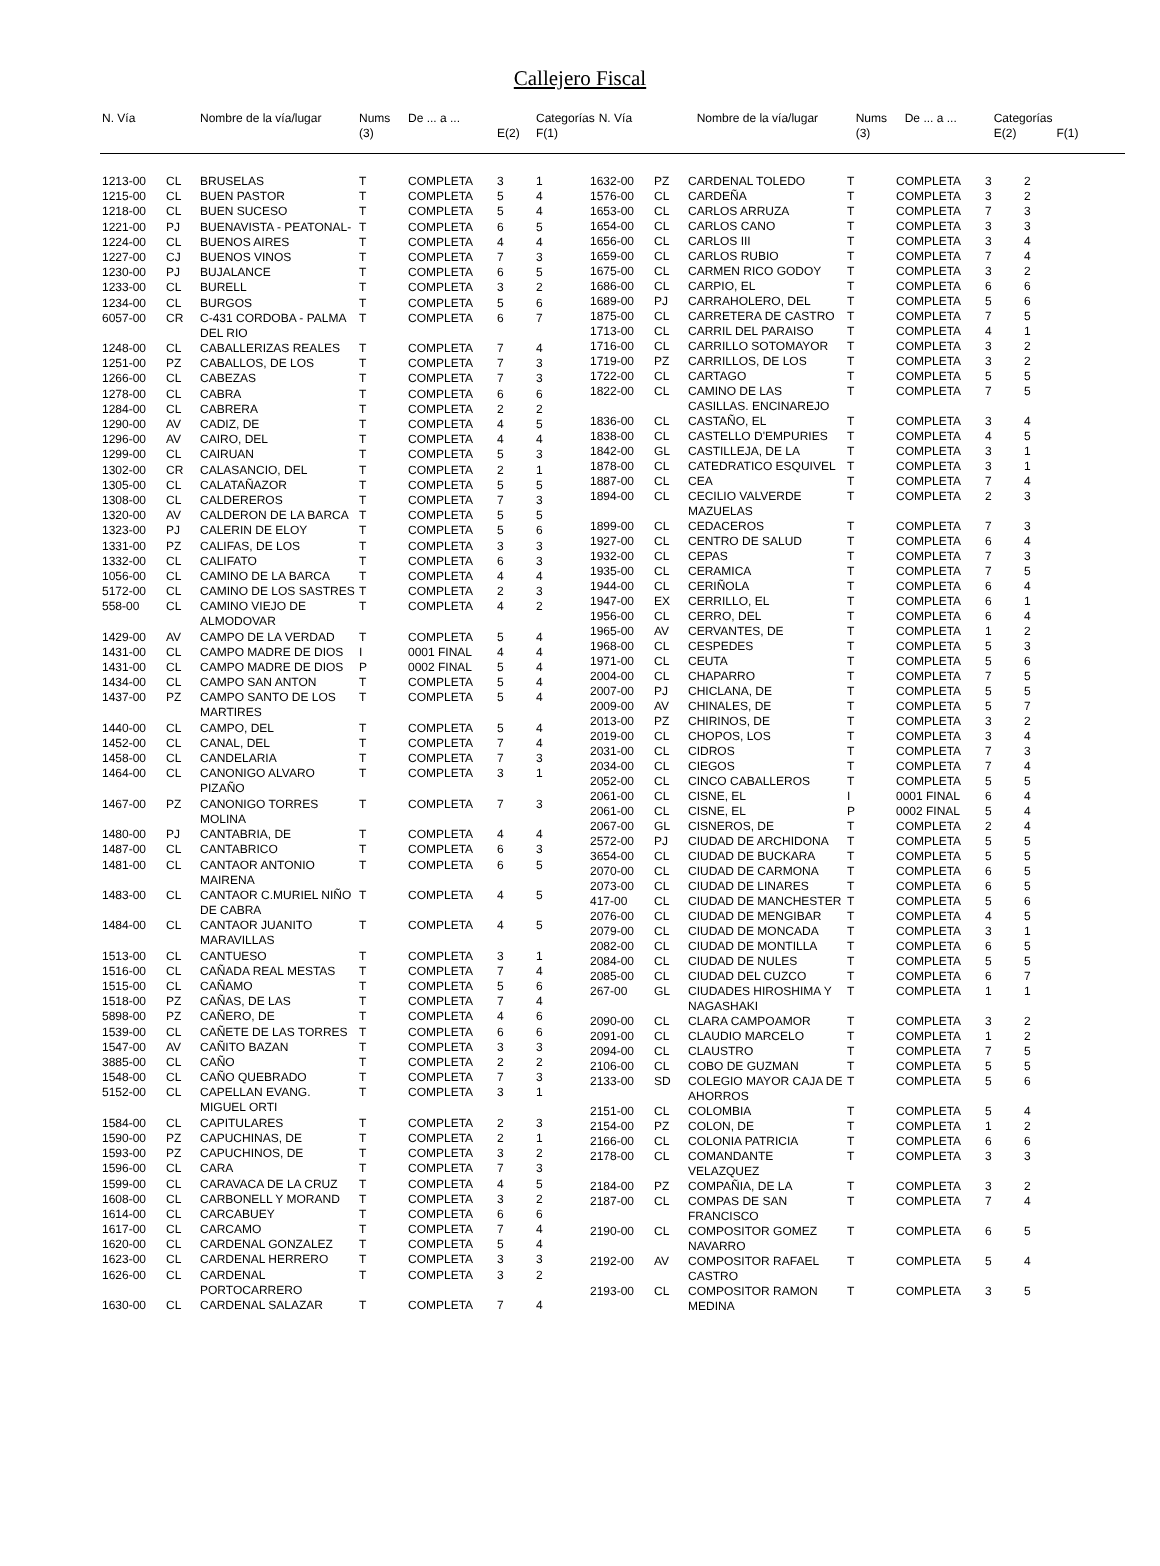Callejero Fiscal
| N. Vía | | Nombre de la vía/lugar | Nums (3) | De ... a ... | E(2) | Categorías F(1) |
| --- | --- | --- | --- | --- | --- | --- |
| N. Vía | | Nombre de la vía/lugar | Nums (3) | De ... a ... | Categorías E(2) | F(1) |
| --- | --- | --- | --- | --- | --- | --- |
| 1213-00 | CL | BRUSELAS | T | COMPLETA | 3 | 1 |
| 1215-00 | CL | BUEN PASTOR | T | COMPLETA | 5 | 4 |
| 1218-00 | CL | BUEN SUCESO | T | COMPLETA | 5 | 4 |
| 1221-00 | PJ | BUENAVISTA - PEATONAL- | T | COMPLETA | 6 | 5 |
| 1224-00 | CL | BUENOS AIRES | T | COMPLETA | 4 | 4 |
| 1227-00 | CJ | BUENOS VINOS | T | COMPLETA | 7 | 3 |
| 1230-00 | PJ | BUJALANCE | T | COMPLETA | 6 | 5 |
| 1233-00 | CL | BURELL | T | COMPLETA | 3 | 2 |
| 1234-00 | CL | BURGOS | T | COMPLETA | 5 | 6 |
| 6057-00 | CR | C-431 CORDOBA - PALMA DEL RIO | T | COMPLETA | 6 | 7 |
| 1248-00 | CL | CABALLERIZAS REALES | T | COMPLETA | 7 | 4 |
| 1251-00 | PZ | CABALLOS, DE LOS | T | COMPLETA | 7 | 3 |
| 1266-00 | CL | CABEZAS | T | COMPLETA | 7 | 3 |
| 1278-00 | CL | CABRA | T | COMPLETA | 6 | 6 |
| 1284-00 | CL | CABRERA | T | COMPLETA | 2 | 2 |
| 1290-00 | AV | CADIZ, DE | T | COMPLETA | 4 | 5 |
| 1296-00 | AV | CAIRO, DEL | T | COMPLETA | 4 | 4 |
| 1299-00 | CL | CAIRUAN | T | COMPLETA | 5 | 3 |
| 1302-00 | CR | CALASANCIO, DEL | T | COMPLETA | 2 | 1 |
| 1305-00 | CL | CALATAÑAZOR | T | COMPLETA | 5 | 5 |
| 1308-00 | CL | CALDEREROS | T | COMPLETA | 7 | 3 |
| 1320-00 | AV | CALDERON DE LA BARCA | T | COMPLETA | 5 | 5 |
| 1323-00 | PJ | CALERIN DE ELOY | T | COMPLETA | 5 | 6 |
| 1331-00 | PZ | CALIFAS, DE LOS | T | COMPLETA | 3 | 3 |
| 1332-00 | CL | CALIFATO | T | COMPLETA | 6 | 3 |
| 1056-00 | CL | CAMINO DE LA BARCA | T | COMPLETA | 4 | 4 |
| 5172-00 | CL | CAMINO DE LOS SASTRES | T | COMPLETA | 2 | 3 |
| 558-00 | CL | CAMINO VIEJO DE ALMODOVAR | T | COMPLETA | 4 | 2 |
| 1429-00 | AV | CAMPO DE LA VERDAD | T | COMPLETA | 5 | 4 |
| 1431-00 | CL | CAMPO MADRE DE DIOS | I | 0001 FINAL | 4 | 4 |
| 1431-00 | CL | CAMPO MADRE DE DIOS | P | 0002 FINAL | 5 | 4 |
| 1434-00 | CL | CAMPO SAN ANTON | T | COMPLETA | 5 | 4 |
| 1437-00 | PZ | CAMPO SANTO DE LOS MARTIRES | T | COMPLETA | 5 | 4 |
| 1440-00 | CL | CAMPO, DEL | T | COMPLETA | 5 | 4 |
| 1452-00 | CL | CANAL, DEL | T | COMPLETA | 7 | 4 |
| 1458-00 | CL | CANDELARIA | T | COMPLETA | 7 | 3 |
| 1464-00 | CL | CANONIGO ALVARO PIZAÑO | T | COMPLETA | 3 | 1 |
| 1467-00 | PZ | CANONIGO TORRES MOLINA | T | COMPLETA | 7 | 3 |
| 1480-00 | PJ | CANTABRIA, DE | T | COMPLETA | 4 | 4 |
| 1487-00 | CL | CANTABRICO | T | COMPLETA | 6 | 3 |
| 1481-00 | CL | CANTAOR ANTONIO MAIRENA | T | COMPLETA | 6 | 5 |
| 1483-00 | CL | CANTAOR C.MURIEL NIÑO DE CABRA | T | COMPLETA | 4 | 5 |
| 1484-00 | CL | CANTAOR JUANITO MARAVILLAS | T | COMPLETA | 4 | 5 |
| 1513-00 | CL | CANTUESO | T | COMPLETA | 3 | 1 |
| 1516-00 | CL | CAÑADA REAL MESTAS | T | COMPLETA | 7 | 4 |
| 1515-00 | CL | CAÑAMO | T | COMPLETA | 5 | 6 |
| 1518-00 | PZ | CAÑAS, DE LAS | T | COMPLETA | 7 | 4 |
| 5898-00 | PZ | CAÑERO, DE | T | COMPLETA | 4 | 6 |
| 1539-00 | CL | CAÑETE DE LAS TORRES | T | COMPLETA | 6 | 6 |
| 1547-00 | AV | CAÑITO BAZAN | T | COMPLETA | 3 | 3 |
| 3885-00 | CL | CAÑO | T | COMPLETA | 2 | 2 |
| 1548-00 | CL | CAÑO QUEBRADO | T | COMPLETA | 7 | 3 |
| 5152-00 | CL | CAPELLAN EVANG. MIGUEL ORTI | T | COMPLETA | 3 | 1 |
| 1584-00 | CL | CAPITULARES | T | COMPLETA | 2 | 3 |
| 1590-00 | PZ | CAPUCHINAS, DE | T | COMPLETA | 2 | 1 |
| 1593-00 | PZ | CAPUCHINOS, DE | T | COMPLETA | 3 | 2 |
| 1596-00 | CL | CARA | T | COMPLETA | 7 | 3 |
| 1599-00 | CL | CARAVACA DE LA CRUZ | T | COMPLETA | 4 | 5 |
| 1608-00 | CL | CARBONELL Y MORAND | T | COMPLETA | 3 | 2 |
| 1614-00 | CL | CARCABUEY | T | COMPLETA | 6 | 6 |
| 1617-00 | CL | CARCAMO | T | COMPLETA | 7 | 4 |
| 1620-00 | CL | CARDENAL GONZALEZ | T | COMPLETA | 5 | 4 |
| 1623-00 | CL | CARDENAL HERRERO | T | COMPLETA | 3 | 3 |
| 1626-00 | CL | CARDENAL PORTOCARRERO | T | COMPLETA | 3 | 2 |
| 1630-00 | CL | CARDENAL SALAZAR | T | COMPLETA | 7 | 4 |
| 1632-00 | PZ | CARDENAL TOLEDO | T | COMPLETA | 3 | 2 |
| 1576-00 | CL | CARDEÑA | T | COMPLETA | 3 | 2 |
| 1653-00 | CL | CARLOS ARRUZA | T | COMPLETA | 7 | 3 |
| 1654-00 | CL | CARLOS CANO | T | COMPLETA | 3 | 3 |
| 1656-00 | CL | CARLOS III | T | COMPLETA | 3 | 4 |
| 1659-00 | CL | CARLOS RUBIO | T | COMPLETA | 7 | 4 |
| 1675-00 | CL | CARMEN RICO GODOY | T | COMPLETA | 3 | 2 |
| 1686-00 | CL | CARPIO, EL | T | COMPLETA | 6 | 6 |
| 1689-00 | PJ | CARRAHOLERO, DEL | T | COMPLETA | 5 | 6 |
| 1875-00 | CL | CARRETERA DE CASTRO | T | COMPLETA | 7 | 5 |
| 1713-00 | CL | CARRIL DEL PARAISO | T | COMPLETA | 4 | 1 |
| 1716-00 | CL | CARRILLO SOTOMAYOR | T | COMPLETA | 3 | 2 |
| 1719-00 | PZ | CARRILLOS, DE LOS | T | COMPLETA | 3 | 2 |
| 1722-00 | CL | CARTAGO | T | COMPLETA | 5 | 5 |
| 1822-00 | CL | CAMINO DE LAS CASILLAS. ENCINAREJO | T | COMPLETA | 7 | 5 |
| 1836-00 | CL | CASTAÑO, EL | T | COMPLETA | 3 | 4 |
| 1838-00 | CL | CASTELLO D'EMPURIES | T | COMPLETA | 4 | 5 |
| 1842-00 | GL | CASTILLEJA, DE LA | T | COMPLETA | 3 | 1 |
| 1878-00 | CL | CATEDRATICO ESQUIVEL | T | COMPLETA | 3 | 1 |
| 1887-00 | CL | CEA | T | COMPLETA | 7 | 4 |
| 1894-00 | CL | CECILIO VALVERDE MAZUELAS | T | COMPLETA | 2 | 3 |
| 1899-00 | CL | CEDACEROS | T | COMPLETA | 7 | 3 |
| 1927-00 | CL | CENTRO DE SALUD | T | COMPLETA | 6 | 4 |
| 1932-00 | CL | CEPAS | T | COMPLETA | 7 | 3 |
| 1935-00 | CL | CERAMICA | T | COMPLETA | 7 | 5 |
| 1944-00 | CL | CERIÑOLA | T | COMPLETA | 6 | 4 |
| 1947-00 | EX | CERRILLO, EL | T | COMPLETA | 6 | 1 |
| 1956-00 | CL | CERRO, DEL | T | COMPLETA | 6 | 4 |
| 1965-00 | AV | CERVANTES, DE | T | COMPLETA | 1 | 2 |
| 1968-00 | CL | CESPEDES | T | COMPLETA | 5 | 3 |
| 1971-00 | CL | CEUTA | T | COMPLETA | 5 | 6 |
| 2004-00 | CL | CHAPARRO | T | COMPLETA | 7 | 5 |
| 2007-00 | PJ | CHICLANA, DE | T | COMPLETA | 5 | 5 |
| 2009-00 | AV | CHINALES, DE | T | COMPLETA | 5 | 7 |
| 2013-00 | PZ | CHIRINOS, DE | T | COMPLETA | 3 | 2 |
| 2019-00 | CL | CHOPOS, LOS | T | COMPLETA | 3 | 4 |
| 2031-00 | CL | CIDROS | T | COMPLETA | 7 | 3 |
| 2034-00 | CL | CIEGOS | T | COMPLETA | 7 | 4 |
| 2052-00 | CL | CINCO CABALLEROS | T | COMPLETA | 5 | 5 |
| 2061-00 | CL | CISNE, EL | I | 0001 FINAL | 6 | 4 |
| 2061-00 | CL | CISNE, EL | P | 0002 FINAL | 5 | 4 |
| 2067-00 | GL | CISNEROS, DE | T | COMPLETA | 2 | 4 |
| 2572-00 | PJ | CIUDAD DE ARCHIDONA | T | COMPLETA | 5 | 5 |
| 3654-00 | CL | CIUDAD DE BUCKARA | T | COMPLETA | 5 | 5 |
| 2070-00 | CL | CIUDAD DE CARMONA | T | COMPLETA | 6 | 5 |
| 2073-00 | CL | CIUDAD DE LINARES | T | COMPLETA | 6 | 5 |
| 417-00 | CL | CIUDAD DE MANCHESTER | T | COMPLETA | 5 | 6 |
| 2076-00 | CL | CIUDAD DE MENGIBAR | T | COMPLETA | 4 | 5 |
| 2079-00 | CL | CIUDAD DE MONCADA | T | COMPLETA | 3 | 1 |
| 2082-00 | CL | CIUDAD DE MONTILLA | T | COMPLETA | 6 | 5 |
| 2084-00 | CL | CIUDAD DE NULES | T | COMPLETA | 5 | 5 |
| 2085-00 | CL | CIUDAD DEL CUZCO | T | COMPLETA | 6 | 7 |
| 267-00 | GL | CIUDADES HIROSHIMA Y NAGASHAKI | T | COMPLETA | 1 | 1 |
| 2090-00 | CL | CLARA CAMPOAMOR | T | COMPLETA | 3 | 2 |
| 2091-00 | CL | CLAUDIO MARCELO | T | COMPLETA | 1 | 2 |
| 2094-00 | CL | CLAUSTRO | T | COMPLETA | 7 | 5 |
| 2106-00 | CL | COBO DE GUZMAN | T | COMPLETA | 5 | 5 |
| 2133-00 | SD | COLEGIO MAYOR CAJA DE AHORROS | T | COMPLETA | 5 | 6 |
| 2151-00 | CL | COLOMBIA | T | COMPLETA | 5 | 4 |
| 2154-00 | PZ | COLON, DE | T | COMPLETA | 1 | 2 |
| 2166-00 | CL | COLONIA PATRICIA | T | COMPLETA | 6 | 6 |
| 2178-00 | CL | COMANDANTE VELAZQUEZ | T | COMPLETA | 3 | 3 |
| 2184-00 | PZ | COMPAÑIA, DE LA | T | COMPLETA | 3 | 2 |
| 2187-00 | CL | COMPAS DE SAN FRANCISCO | T | COMPLETA | 7 | 4 |
| 2190-00 | CL | COMPOSITOR GOMEZ NAVARRO | T | COMPLETA | 6 | 5 |
| 2192-00 | AV | COMPOSITOR RAFAEL CASTRO | T | COMPLETA | 5 | 4 |
| 2193-00 | CL | COMPOSITOR RAMON MEDINA | T | COMPLETA | 3 | 5 |